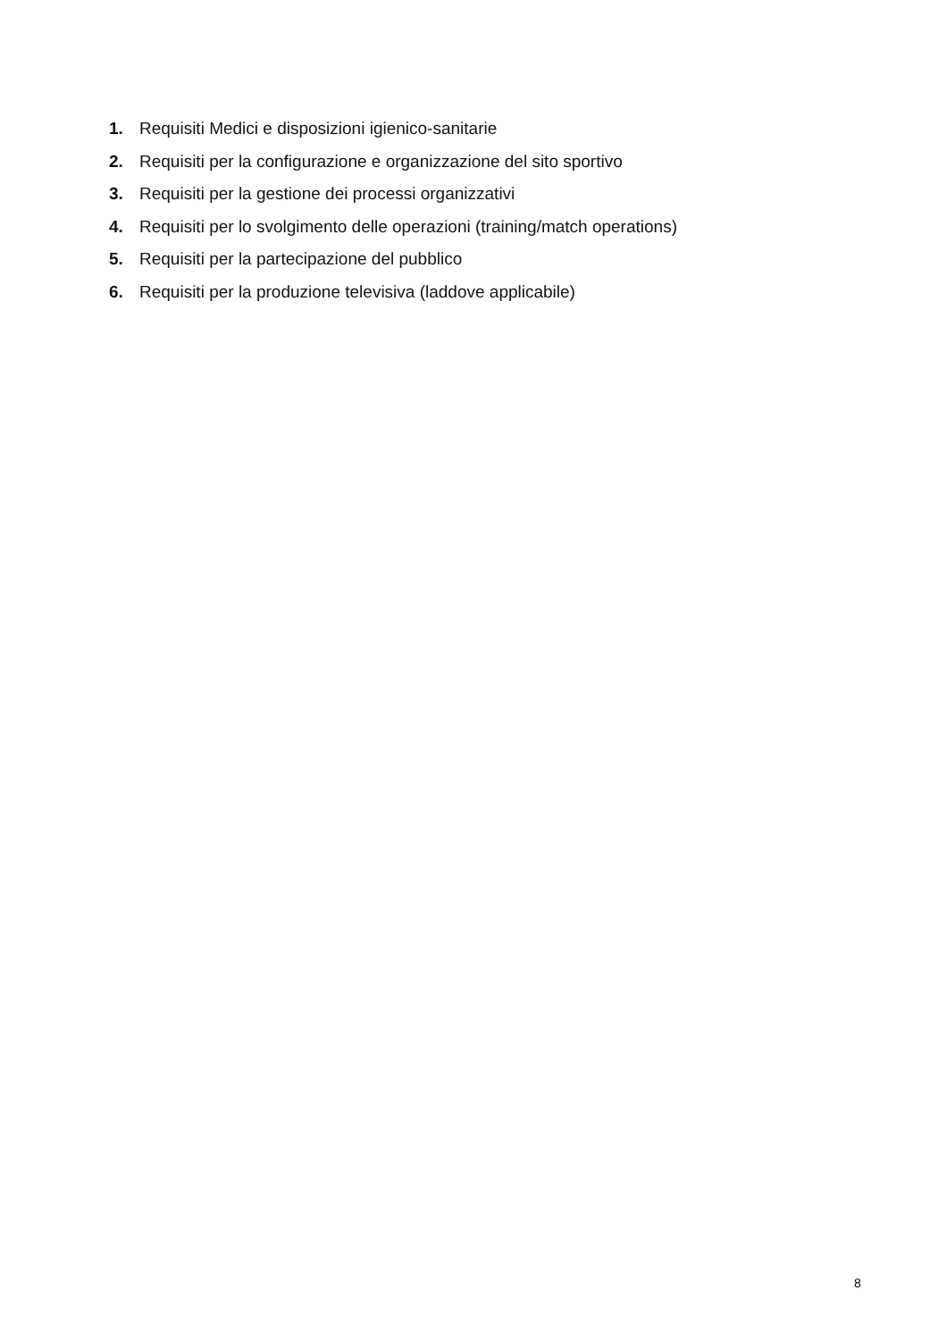1. Requisiti Medici e disposizioni igienico-sanitarie
2. Requisiti per la configurazione e organizzazione del sito sportivo
3. Requisiti per la gestione dei processi organizzativi
4. Requisiti per lo svolgimento delle operazioni (training/match operations)
5. Requisiti per la partecipazione del pubblico
6. Requisiti per la produzione televisiva (laddove applicabile)
8